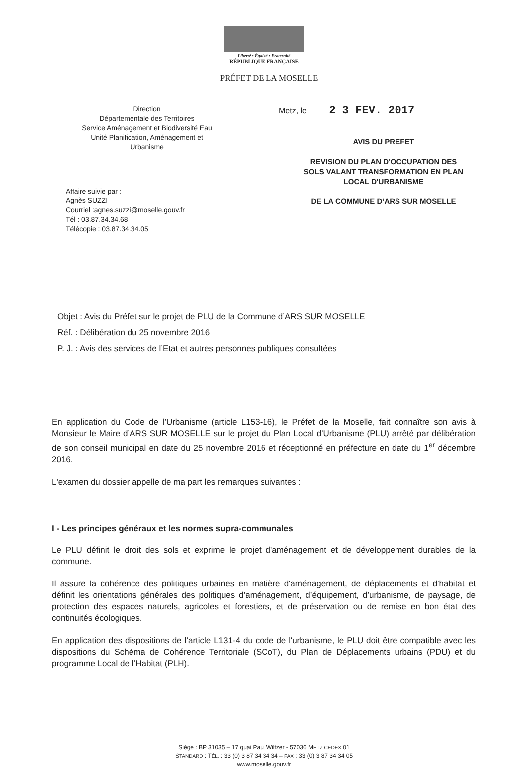Liberté • Égalité • Fraternité
RÉPUBLIQUE FRANÇAISE
PRÉFET DE LA MOSELLE
Direction
Départementale des Territoires
Service Aménagement et Biodiversité Eau
Unité Planification, Aménagement et
Urbanisme
Affaire suivie par :
Agnès SUZZI
Courriel :agnes.suzzi@moselle.gouv.fr
Tél : 03.87.34.34.68
Télécopie : 03.87.34.34.05
Metz, le 2 3 FEV. 2017
AVIS DU PREFET
REVISION DU PLAN D'OCCUPATION DES
SOLS VALANT TRANSFORMATION EN PLAN
LOCAL D'URBANISME
DE LA COMMUNE D’ARS SUR MOSELLE
Objet : Avis du Préfet sur le projet de PLU de la Commune d’ARS SUR MOSELLE
Réf. : Délibération du 25 novembre 2016
P. J. : Avis des services de l’Etat et autres personnes publiques consultées
En application du Code de l’Urbanisme (article L153-16), le Préfet de la Moselle, fait connaître son avis à Monsieur le Maire d’ARS SUR MOSELLE sur le projet du Plan Local d'Urbanisme (PLU) arrêté par délibération de son conseil municipal en date du 25 novembre 2016 et réceptionné en préfecture en date du 1<sup>er</sup> décembre 2016.
L'examen du dossier appelle de ma part les remarques suivantes :
I - Les principes généraux et les normes supra-communales
Le PLU définit le droit des sols et exprime le projet d'aménagement et de développement durables de la commune.
Il assure la cohérence des politiques urbaines en matière d'aménagement, de déplacements et d'habitat et définit les orientations générales des politiques d’aménagement, d’équipement, d’urbanisme, de paysage, de protection des espaces naturels, agricoles et forestiers, et de préservation ou de remise en bon état des continuités écologiques.
En application des dispositions de l’article L131-4 du code de l'urbanisme, le PLU doit être compatible avec les dispositions du Schéma de Cohérence Territoriale (SCoT), du Plan de Déplacements urbains (PDU) et du programme Local de l’Habitat (PLH).
Siège : BP 31035 – 17 quai Paul Wiltzer - 57036 METZ CEDEX 01
STANDARD : TÉL. : 33 (0) 3 87 34 34 34 – FAX : 33 (0) 3 87 34 34 05
www.moselle.gouv.fr